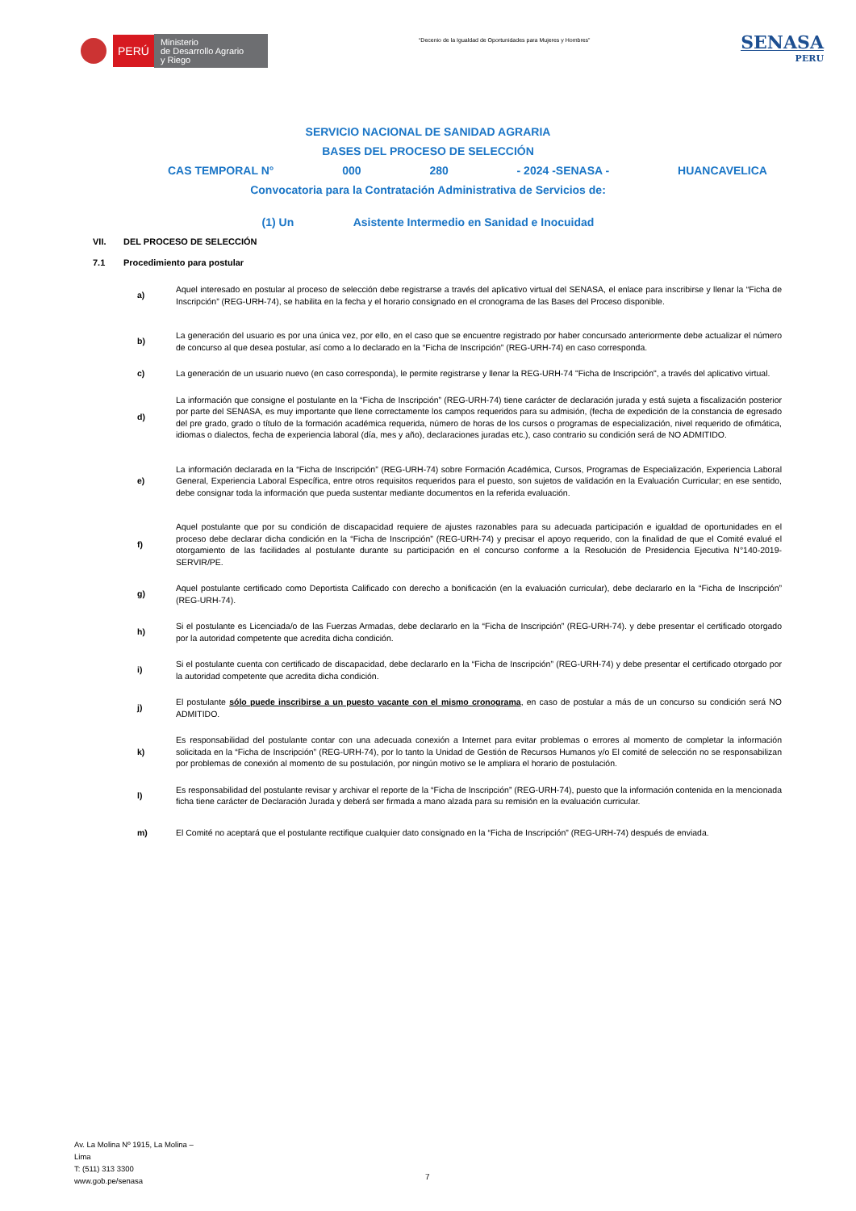PERÚ
Ministerio
de Desarrollo Agrario
y Riego
“Decenio de la Igualdad de Oportunidades para Mujeres y Hombres”
SENASA
PERU
SERVICIO NACIONAL DE SANIDAD AGRARIA
BASES DEL PROCESO DE SELECCIÓN
CAS TEMPORAL N° 000 280 - 2024 -SENASA - HUANCAVELICA
Convocatoria para la Contratación Administrativa de Servicios de:
(1) Un Asistente Intermedio en Sanidad e Inocuidad
VII. DEL PROCESO DE SELECCIÓN
7.1 Procedimiento para postular
a)
Aquel interesado en postular al proceso de selección debe registrarse a través del aplicativo virtual del SENASA, el enlace para inscribirse y llenar la “Ficha de Inscripción” (REG-URH-74), se habilita en la fecha y el horario consignado en el cronograma de las Bases del Proceso disponible.
b)
La generación del usuario es por una única vez, por ello, en el caso que se encuentre registrado por haber concursado anteriormente debe actualizar el número de concurso al que desea postular, así como a lo declarado en la “Ficha de Inscripción” (REG-URH-74) en caso corresponda.
c)
La generación de un usuario nuevo (en caso corresponda), le permite registrarse y llenar la REG-URH-74 "Ficha de Inscripción", a través del aplicativo virtual.
d)
La información que consigne el postulante en la “Ficha de Inscripción” (REG-URH-74) tiene carácter de declaración jurada y está sujeta a fiscalización posterior por parte del SENASA, es muy importante que llene correctamente los campos requeridos para su admisión, (fecha de expedición de la constancia de egresado del pre grado, grado o título de la formación académica requerida, número de horas de los cursos o programas de especialización, nivel requerido de ofimática, idiomas o dialectos, fecha de experiencia laboral (día, mes y año), declaraciones juradas etc.), caso contrario su condición será de NO ADMITIDO.
e)
La información declarada en la “Ficha de Inscripción” (REG-URH-74) sobre Formación Académica, Cursos, Programas de Especialización, Experiencia Laboral General, Experiencia Laboral Específica, entre otros requisitos requeridos para el puesto, son sujetos de validación en la Evaluación Curricular; en ese sentido, debe consignar toda la información que pueda sustentar mediante documentos en la referida evaluación.
f)
Aquel postulante que por su condición de discapacidad requiere de ajustes razonables para su adecuada participación e igualdad de oportunidades en el proceso debe declarar dicha condición en la “Ficha de Inscripción” (REG-URH-74) y precisar el apoyo requerido, con la finalidad de que el Comité evalué el otorgamiento de las facilidades al postulante durante su participación en el concurso conforme a la Resolución de Presidencia Ejecutiva N°140-2019-SERVIR/PE.
g)
Aquel postulante certificado como Deportista Calificado con derecho a bonificación (en la evaluación curricular), debe declararlo en la “Ficha de Inscripción” (REG-URH-74).
h)
Si el postulante es Licenciada/o de las Fuerzas Armadas, debe declararlo en la “Ficha de Inscripción” (REG-URH-74). y debe presentar el certificado otorgado por la autoridad competente que acredita dicha condición.
i)
Si el postulante cuenta con certificado de discapacidad, debe declararlo en la “Ficha de Inscripción” (REG-URH-74) y debe presentar el certificado otorgado por la autoridad competente que acredita dicha condición.
j)
El postulante sólo puede inscribirse a un puesto vacante con el mismo cronograma, en caso de postular a más de un concurso su condición será NO ADMITIDO.
k)
Es responsabilidad del postulante contar con una adecuada conexión a Internet para evitar problemas o errores al momento de completar la información solicitada en la “Ficha de Inscripción” (REG-URH-74), por lo tanto la Unidad de Gestión de Recursos Humanos y/o El comité de selección no se responsabilizan por problemas de conexión al momento de su postulación, por ningún motivo se le ampliara el horario de postulación.
l)
Es responsabilidad del postulante revisar y archivar el reporte de la “Ficha de Inscripción” (REG-URH-74), puesto que la información contenida en la mencionada ficha tiene carácter de Declaración Jurada y deberá ser firmada a mano alzada para su remisión en la evaluación curricular.
m)
El Comité no aceptará que el postulante rectifique cualquier dato consignado en la “Ficha de Inscripción” (REG-URH-74) después de enviada.
Av. La Molina Nº 1915, La Molina –
Lima
T: (511) 313 3300
www.gob.pe/senasa
7